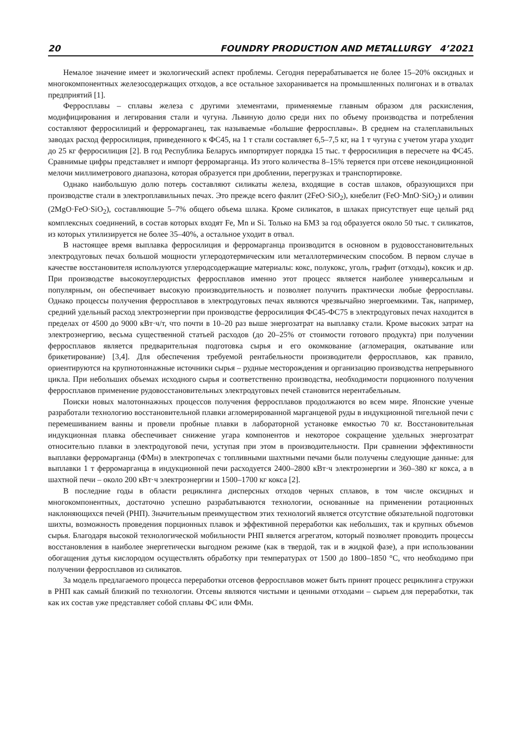20 FOUNDRY PRODUCTION AND METALLURGY 4’2021
Немалое значение имеет и экологический аспект проблемы. Сегодня перерабатывается не более 15–20% оксидных и многокомпонентных железосодержащих отходов, а все остальное захоранивается на промышленных полигонах и в отвалах предприятий [1].
Ферросплавы – сплавы железа с другими элементами, применяемые главным образом для раскисления, модифицирования и легирования стали и чугуна. Львиную долю среди них по объему производства и потребления составляют ферросилиций и ферромарганец, так называемые «большие ферросплавы». В среднем на сталеплавильных заводах расход ферросилиция, приведенного к ФС45, на 1 т стали составляет 6,5–7,5 кг, на 1 т чугуна с учетом угара уходит до 25 кг ферросилиция [2]. В год Республика Беларусь импортирует порядка 15 тыс. т ферросилиция в пересчете на ФС45. Сравнимые цифры представляет и импорт ферромарганца. Из этого количества 8–15% теряется при отсеве некондиционной мелочи миллиметрового диапазона, которая образуется при дроблении, перегрузках и транспортировке.
Однако наибольшую долю потерь составляют силикаты железа, входящие в состав шлаков, образующихся при производстве стали в электроплавильных печах. Это прежде всего фаялит (2FeO·SiO<sub>2</sub>), кнебелит (FeO·MnO·SiO<sub>2</sub>) и оливин (2MgO·FeO·SiO<sub>2</sub>), составляющие 5–7% общего объема шлака. Кроме силикатов, в шлаках присутствует еще целый ряд комплексных соединений, в состав которых входят Fe, Mn и Si. Только на БМЗ за год образуется около 50 тыс. т силикатов, из которых утилизируется не более 35–40%, а остальное уходит в отвал.
В настоящее время выплавка ферросилиция и ферромарганца производится в основном в рудовосстановительных электродуговых печах большой мощности углеродотермическим или металлотермическим способом. В первом случае в качестве восстановителя используются углеродсодержащие материалы: кокс, полукокс, уголь, графит (отходы), коксик и др. При производстве высокоуглеродистых ферросплавов именно этот процесс является наиболее универсальным и популярным, он обеспечивает высокую производительность и позволяет получить практически любые ферросплавы. Однако процессы получения ферросплавов в электродуговых печах являются чрезвычайно энергоемкими. Так, например, средний удельный расход электроэнергии при производстве ферросилиция ФС45-ФС75 в электродуговых печах находится в пределах от 4500 до 9000 кВт·ч/т, что почти в 10–20 раз выше энергозатрат на выплавку стали. Кроме высоких затрат на электроэнергию, весьма существенной статьей расходов (до 20–25% от стоимости готового продукта) при получении ферросплавов является предварительная подготовка сырья и его окомкование (агломерация, окатывание или брикетирование) [3,4]. Для обеспечения требуемой рентабельности производители ферросплавов, как правило, ориентируются на крупнотоннажные источники сырья – рудные месторождения и организацию производства непрерывного цикла. При небольших объемах исходного сырья и соответственно производства, необходимости порционного получения ферросплавов применение рудовосстановительных электродуговых печей становится нерентабельным.
Поиски новых малотоннажных процессов получения ферросплавов продолжаются во всем мире. Японские ученые разработали технологию восстановительной плавки агломерированной марганцевой руды в индукционной тигельной печи с перемешиванием ванны и провели пробные плавки в лабораторной установке емкостью 70 кг. Восстановительная индукционная плавка обеспечивает снижение угара компонентов и некоторое сокращение удельных энергозатрат относительно плавки в электродуговой печи, уступая при этом в производительности. При сравнении эффективности выплавки ферромарганца (ФМн) в электропечах с топливными шахтными печами были получены следующие данные: для выплавки 1 т ферромарганца в индукционной печи расходуется 2400–2800 кВт·ч электроэнергии и 360–380 кг кокса, а в шахтной печи – около 200 кВт·ч электроэнергии и 1500–1700 кг кокса [2].
В последние годы в области рециклинга дисперсных отходов черных сплавов, в том числе оксидных и многокомпонентных, достаточно успешно разрабатываются технологии, основанные на применении ротационных наклоняющихся печей (РНП). Значительным преимуществом этих технологий является отсутствие обязательной подготовки шихты, возможность проведения порционных плавок и эффективной переработки как небольших, так и крупных объемов сырья. Благодаря высокой технологической мобильности РНП является агрегатом, который позволяет проводить процессы восстановления в наиболее энергетически выгодном режиме (как в твердой, так и в жидкой фазе), а при использовании обогащения дутья кислородом осуществлять обработку при температурах от 1500 до 1800–1850 °С, что необходимо при получении ферросплавов из силикатов.
За модель предлагаемого процесса переработки отсевов ферросплавов может быть принят процесс рециклинга стружки в РНП как самый близкий по технологии. Отсевы являются чистыми и ценными отходами – сырьем для переработки, так как их состав уже представляет собой сплавы ФС или ФМн.